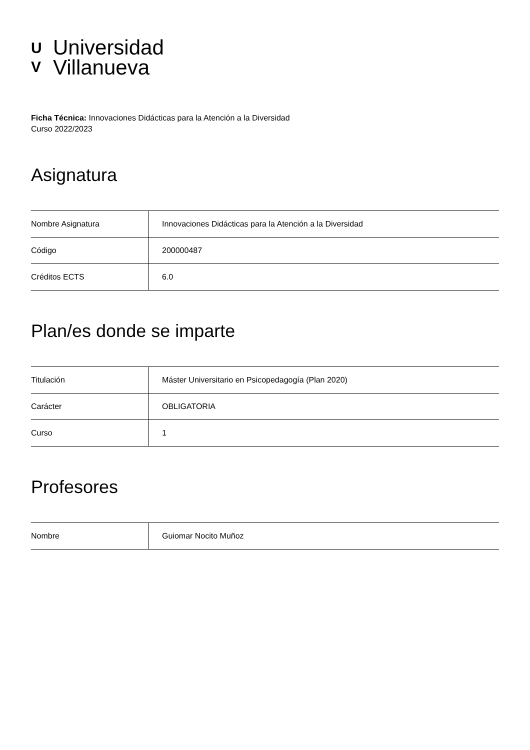U
V
Universidad
Villanueva
Ficha Técnica: Innovaciones Didácticas para la Atención a la Diversidad
Curso 2022/2023
Asignatura
| Nombre Asignatura | Innovaciones Didácticas para la Atención a la Diversidad |
| Código | 200000487 |
| Créditos ECTS | 6.0 |
Plan/es donde se imparte
| Titulación | Máster Universitario en Psicopedagogía (Plan 2020) |
| Carácter | OBLIGATORIA |
| Curso | 1 |
Profesores
| Nombre | Guiomar Nocito Muñoz |